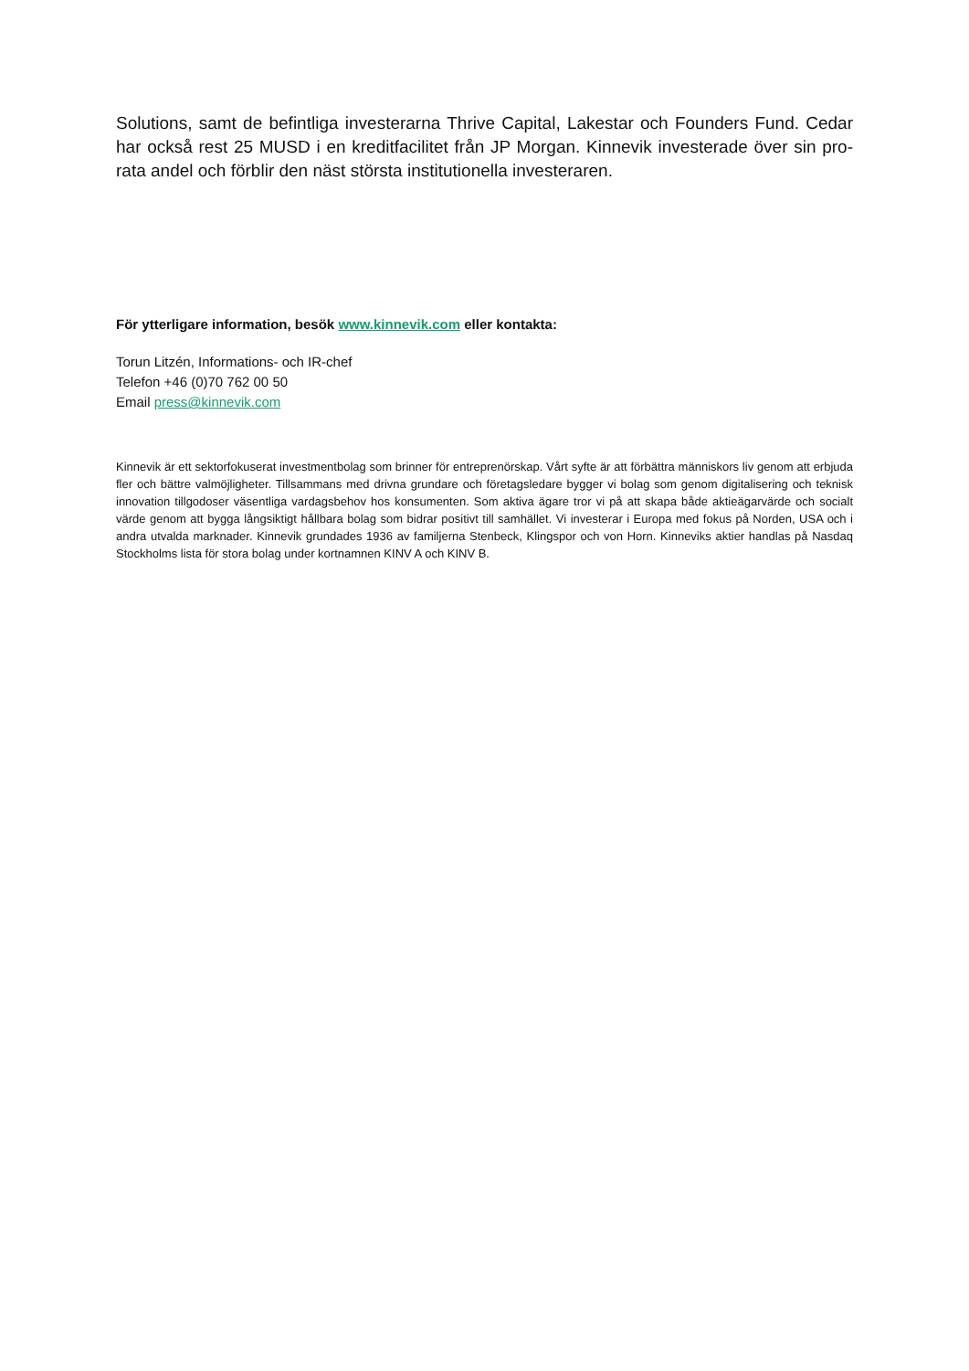Solutions, samt de befintliga investerarna Thrive Capital, Lakestar och Founders Fund. Cedar har också rest 25 MUSD i en kreditfacilitet från JP Morgan. Kinnevik investerade över sin pro-rata andel och förblir den näst största institutionella investeraren.
För ytterligare information, besök www.kinnevik.com eller kontakta:
Torun Litzén, Informations- och IR-chef
Telefon +46 (0)70 762 00 50
Email press@kinnevik.com
Kinnevik är ett sektorfokuserat investmentbolag som brinner för entreprenörskap. Vårt syfte är att förbättra människors liv genom att erbjuda fler och bättre valmöjligheter. Tillsammans med drivna grundare och företagsledare bygger vi bolag som genom digitalisering och teknisk innovation tillgodoser väsentliga vardagsbehov hos konsumenten. Som aktiva ägare tror vi på att skapa både aktieägarvärde och socialt värde genom att bygga långsiktigt hållbara bolag som bidrar positivt till samhället. Vi investerar i Europa med fokus på Norden, USA och i andra utvalda marknader. Kinnevik grundades 1936 av familjerna Stenbeck, Klingspor och von Horn. Kinneviks aktier handlas på Nasdaq Stockholms lista för stora bolag under kortnamnen KINV A och KINV B.